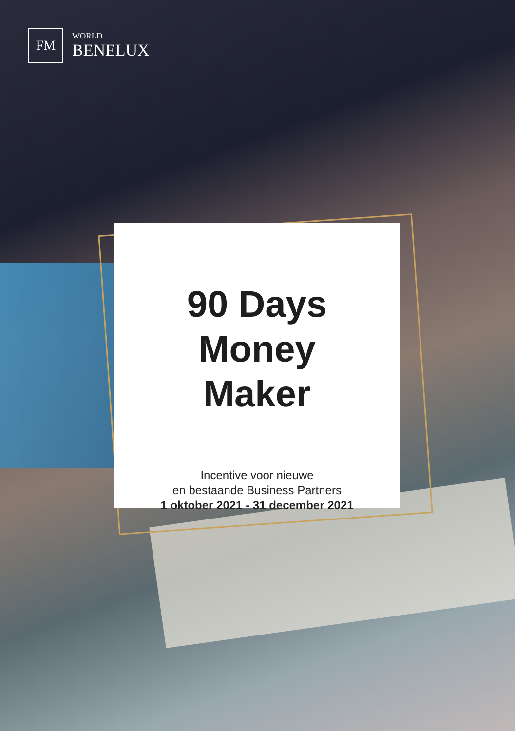FM
WORLD
BENELUX
90 Days
Money
Maker
Incentive voor nieuwe
en bestaande Business Partners
1 oktober 2021 - 31 december 2021